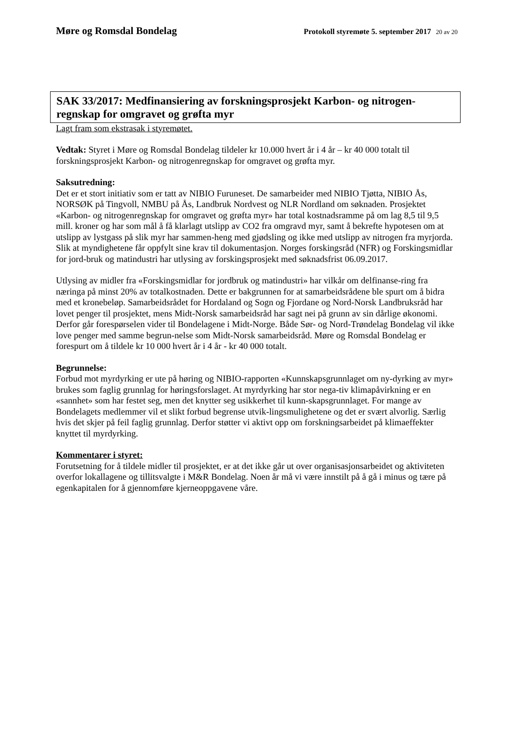Møre og Romsdal Bondelag
Protokoll styremøte 5. september 2017 20 av 20
SAK 33/2017: Medfinansiering av forskningsprosjekt Karbon- og nitrogen-regnskap for omgravet og grøfta myr
Lagt fram som ekstrasak i styremøtet.
Vedtak: Styret i Møre og Romsdal Bondelag tildeler kr 10.000 hvert år i 4 år – kr 40 000 totalt til forskningsprosjekt Karbon- og nitrogenregnskap for omgravet og grøfta myr.
Saksutredning:
Det er et stort initiativ som er tatt av NIBIO Furuneset. De samarbeider med NIBIO Tjøtta, NIBIO Ås, NORSØK på Tingvoll, NMBU på Ås, Landbruk Nordvest og NLR Nordland om søknaden. Prosjektet «Karbon- og nitrogenregnskap for omgravet og grøfta myr» har total kostnadsramme på om lag 8,5 til 9,5 mill. kroner og har som mål å få klarlagt utslipp av CO2 fra omgravd myr, samt å bekrefte hypotesen om at utslipp av lystgass på slik myr har sammen-heng med gjødsling og ikke med utslipp av nitrogen fra myrjorda. Slik at myndighetene får oppfylt sine krav til dokumentasjon. Norges forskingsråd (NFR) og Forskingsmidlar for jord-bruk og matindustri har utlysing av forskingsprosjekt med søknadsfrist 06.09.2017.
Utlysing av midler fra «Forskingsmidlar for jordbruk og matindustri» har vilkår om delfinanse-ring fra næringa på minst 20% av totalkostnaden. Dette er bakgrunnen for at samarbeidsrådene ble spurt om å bidra med et kronebeløp. Samarbeidsrådet for Hordaland og Sogn og Fjordane og Nord-Norsk Landbruksråd har lovet penger til prosjektet, mens Midt-Norsk samarbeidsråd har sagt nei på grunn av sin dårlige økonomi. Derfor går forespørselen vider til Bondelagene i Midt-Norge. Både Sør- og Nord-Trøndelag Bondelag vil ikke love penger med samme begrun-nelse som Midt-Norsk samarbeidsråd. Møre og Romsdal Bondelag er forespurt om å tildele kr 10 000 hvert år i 4 år - kr 40 000 totalt.
Begrunnelse:
Forbud mot myrdyrking er ute på høring og NIBIO-rapporten «Kunnskapsgrunnlaget om ny-dyrking av myr» brukes som faglig grunnlag for høringsforslaget. At myrdyrking har stor nega-tiv klimapåvirkning er en «sannhet» som har festet seg, men det knytter seg usikkerhet til kunn-skapsgrunnlaget. For mange av Bondelagets medlemmer vil et slikt forbud begrense utvik-lingsmulighetene og det er svært alvorlig. Særlig hvis det skjer på feil faglig grunnlag. Derfor støtter vi aktivt opp om forskningsarbeidet på klimaeffekter knyttet til myrdyrking.
Kommentarer i styret:
Forutsetning for å tildele midler til prosjektet, er at det ikke går ut over organisasjonsarbeidet og aktiviteten overfor lokallagene og tillitsvalgte i M&R Bondelag. Noen år må vi være innstilt på å gå i minus og tære på egenkapitalen for å gjennomføre kjerneoppgavene våre.